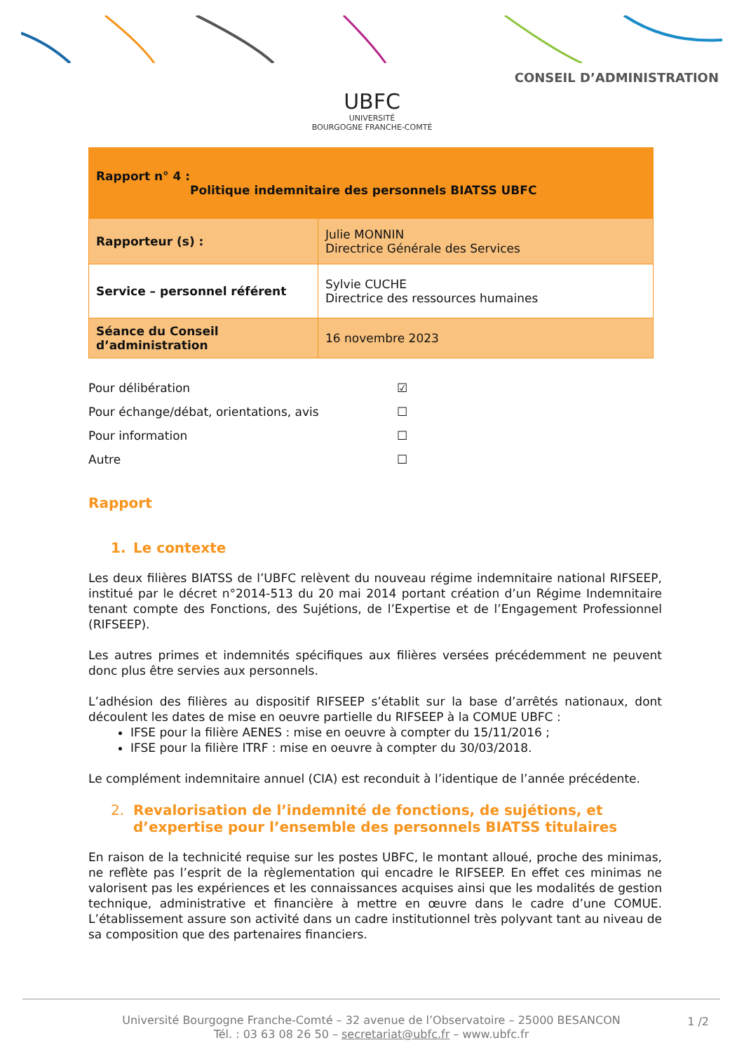CONSEIL D’ADMINISTRATION
UBFC
UNIVERSITÉ
BOURGOGNE FRANCHE-COMTÉ
| Rapport n° 4 : Politique indemnitaire des personnels BIATSS UBFC | |
| Rapporteur (s) : | Julie MONNIN Directrice Générale des Services |
| Service – personnel référent | Sylvie CUCHE Directrice des ressources humaines |
| Séance du Conseil d’administration | 16 novembre 2023 |
Pour délibération ☑
Pour échange/débat, orientations, avis ☐
Pour information ☐
Autre ☐
Rapport
1. Le contexte
Les deux filières BIATSS de l’UBFC relèvent du nouveau régime indemnitaire national RIFSEEP, institué par le décret n°2014-513 du 20 mai 2014 portant création d’un Régime Indemnitaire tenant compte des Fonctions, des Sujétions, de l’Expertise et de l’Engagement Professionnel (RIFSEEP).
Les autres primes et indemnités spécifiques aux filières versées précédemment ne peuvent donc plus être servies aux personnels.
L’adhésion des filières au dispositif RIFSEEP s’établit sur la base d’arrêtés nationaux, dont découlent les dates de mise en oeuvre partielle du RIFSEEP à la COMUE UBFC :
IFSE pour la filière AENES : mise en oeuvre à compter du 15/11/2016 ;
IFSE pour la filière ITRF : mise en oeuvre à compter du 30/03/2018.
Le complément indemnitaire annuel (CIA) est reconduit à l’identique de l’année précédente.
2. Revalorisation de l’indemnité de fonctions, de sujétions, et d’expertise pour l’ensemble des personnels BIATSS titulaires
En raison de la technicité requise sur les postes UBFC, le montant alloué, proche des minimas, ne reflète pas l’esprit de la règlementation qui encadre le RIFSEEP. En effet ces minimas ne valorisent pas les expériences et les connaissances acquises ainsi que les modalités de gestion technique, administrative et financière à mettre en œuvre dans le cadre d’une COMUE. L’établissement assure son activité dans un cadre institutionnel très polyvant tant au niveau de sa composition que des partenaires financiers.
Université Bourgogne Franche-Comté – 32 avenue de l’Observatoire – 25000 BESANCON
Tél. : 03 63 08 26 50 – secretariat@ubfc.fr – www.ubfc.fr
1 /2